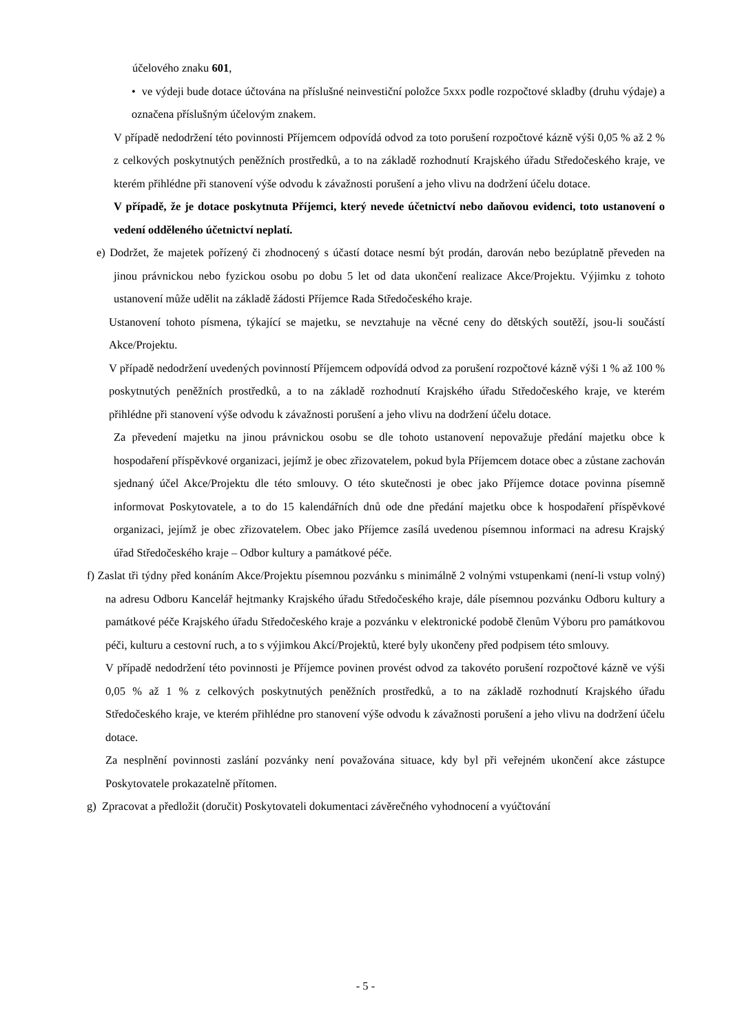účelového znaku 601,
• ve výdeji bude dotace účtována na příslušné neinvestiční položce 5xxx podle rozpočtové skladby (druhu výdaje) a označena příslušným účelovým znakem.
V případě nedodržení této povinnosti Příjemcem odpovídá odvod za toto porušení rozpočtové kázně výši 0,05 % až 2 % z celkových poskytnutých peněžních prostředků, a to na základě rozhodnutí Krajského úřadu Středočeského kraje, ve kterém přihlédne při stanovení výše odvodu k závažnosti porušení a jeho vlivu na dodržení účelu dotace.
V případě, že je dotace poskytnuta Příjemci, který nevede účetnictví nebo daňovou evidenci, toto ustanovení o vedení odděleného účetnictví neplatí.
e) Dodržet, že majetek pořízený či zhodnocený s účastí dotace nesmí být prodán, darován nebo bezúplatně převeden na jinou právnickou nebo fyzickou osobu po dobu 5 let od data ukončení realizace Akce/Projektu. Výjimku z tohoto ustanovení může udělit na základě žádosti Příjemce Rada Středočeského kraje.
Ustanovení tohoto písmena, týkající se majetku, se nevztahuje na věcné ceny do dětských soutěží, jsou-li součástí Akce/Projektu.
V případě nedodržení uvedených povinností Příjemcem odpovídá odvod za porušení rozpočtové kázně výši 1 % až 100 % poskytnutých peněžních prostředků, a to na základě rozhodnutí Krajského úřadu Středočeského kraje, ve kterém přihlédne při stanovení výše odvodu k závažnosti porušení a jeho vlivu na dodržení účelu dotace.
Za převedení majetku na jinou právnickou osobu se dle tohoto ustanovení nepovažuje předání majetku obce k hospodaření příspěvkové organizaci, jejímž je obec zřizovatelem, pokud byla Příjemcem dotace obec a zůstane zachován sjednaný účel Akce/Projektu dle této smlouvy. O této skutečnosti je obec jako Příjemce dotace povinna písemně informovat Poskytovatele, a to do 15 kalendářních dnů ode dne předání majetku obce k hospodaření příspěvkové organizaci, jejímž je obec zřizovatelem. Obec jako Příjemce zasílá uvedenou písemnou informaci na adresu Krajský úřad Středočeského kraje – Odbor kultury a památkové péče.
f) Zaslat tři týdny před konáním Akce/Projektu písemnou pozvánku s minimálně 2 volnými vstupenkami (není-li vstup volný) na adresu Odboru Kancelář hejtmanky Krajského úřadu Středočeského kraje, dále písemnou pozvánku Odboru kultury a památkové péče Krajského úřadu Středočeského kraje a pozvánku v elektronické podobě členům Výboru pro památkovou péči, kulturu a cestovní ruch, a to s výjimkou Akcí/Projektů, které byly ukončeny před podpisem této smlouvy.
V případě nedodržení této povinnosti je Příjemce povinen provést odvod za takovéto porušení rozpočtové kázně ve výši 0,05 % až 1 % z celkových poskytnutých peněžních prostředků, a to na základě rozhodnutí Krajského úřadu Středočeského kraje, ve kterém přihlédne pro stanovení výše odvodu k závažnosti porušení a jeho vlivu na dodržení účelu dotace.
Za nesplnění povinnosti zaslání pozvánky není považována situace, kdy byl při veřejném ukončení akce zástupce Poskytovatele prokazatelně přítomen.
g) Zpracovat a předložit (doručit) Poskytovateli dokumentaci závěrečného vyhodnocení a vyúčtování
- 5 -